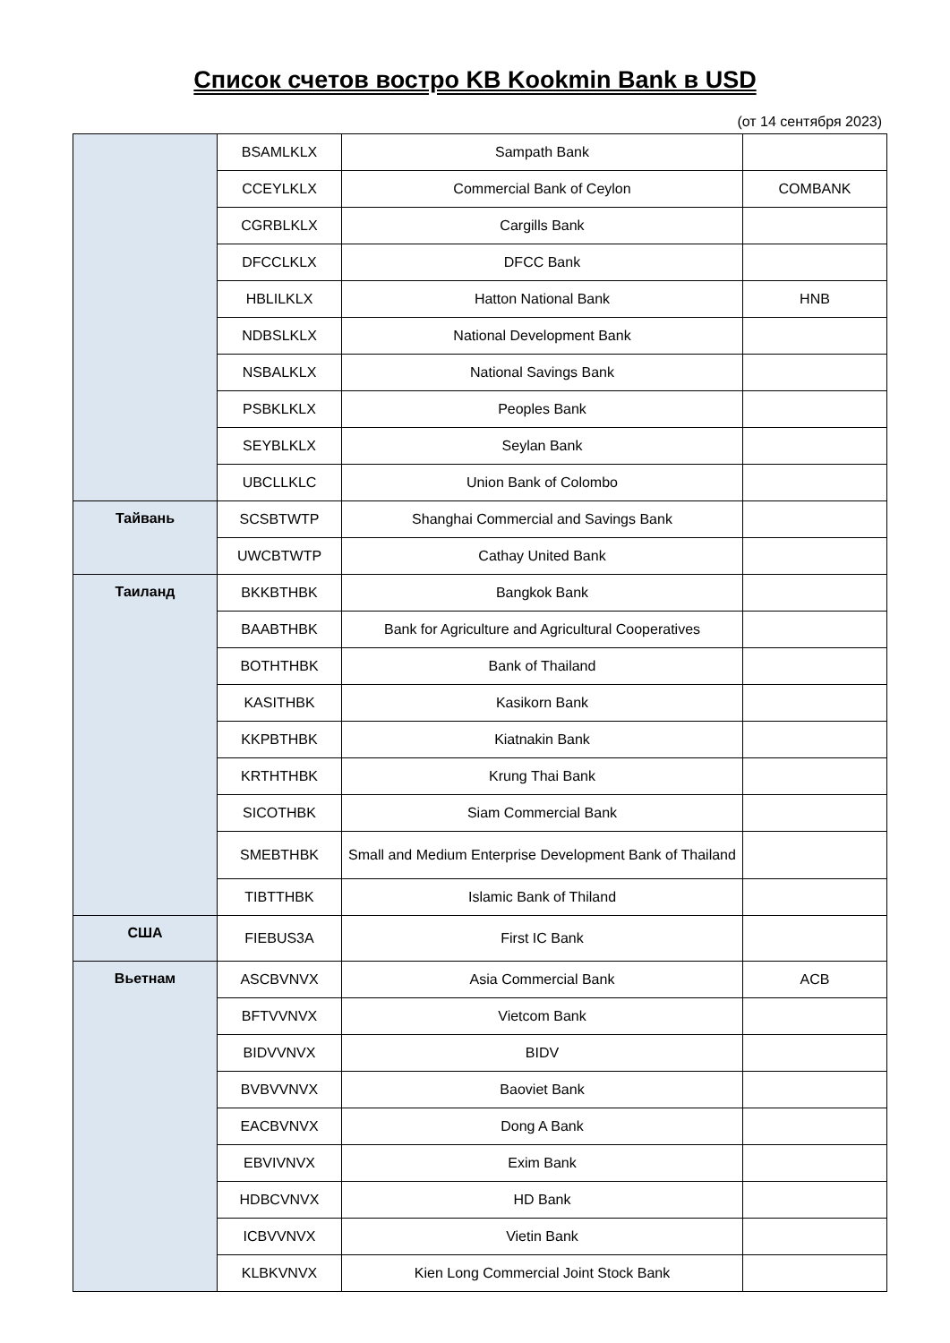Список счетов востро KB Kookmin Bank в USD
(от 14 сентября 2023)
| | BSAMLKLX | Sampath Bank | |
| | CCEYLKLX | Commercial Bank of Ceylon | COMBANK |
| | CGRBLKLX | Cargills Bank | |
| | DFCCLKLX | DFCC Bank | |
| | HBLILKLX | Hatton National Bank | HNB |
| | NDBSLKLX | National Development Bank | |
| | NSBALKLX | National Savings Bank | |
| | PSBKLKLX | Peoples Bank | |
| | SEYBLKLX | Seylan Bank | |
| | UBCLLKLC | Union Bank of Colombo | |
| Тайвань | SCSBTWTP | Shanghai Commercial and Savings Bank | |
| | UWCBTWTP | Cathay United Bank | |
| Таиланд | BKKBTHBK | Bangkok Bank | |
| | BAABTHBK | Bank for Agriculture and Agricultural Cooperatives | |
| | BOTHTHBK | Bank of Thailand | |
| | KASITHBK | Kasikorn Bank | |
| | KKPBTHBK | Kiatnakin Bank | |
| | KRTHTHBK | Krung Thai Bank | |
| | SICOTHBK | Siam Commercial Bank | |
| | SMEBTHBK | Small and Medium Enterprise Development Bank of Thailand | |
| | TIBTTHBK | Islamic Bank of Thiland | |
| США | FIEBUS3A | First IC Bank | |
| Вьетнам | ASCBVNVX | Asia Commercial Bank | ACB |
| | BFTVVNVX | Vietcom Bank | |
| | BIDVVNVX | BIDV | |
| | BVBVVNVX | Baoviet Bank | |
| | EACBVNVX | Dong A Bank | |
| | EBVIVNVX | Exim Bank | |
| | HDBCVNVX | HD Bank | |
| | ICBVVNVX | Vietin Bank | |
| | KLBKVNVX | Kien Long Commercial Joint Stock Bank | |